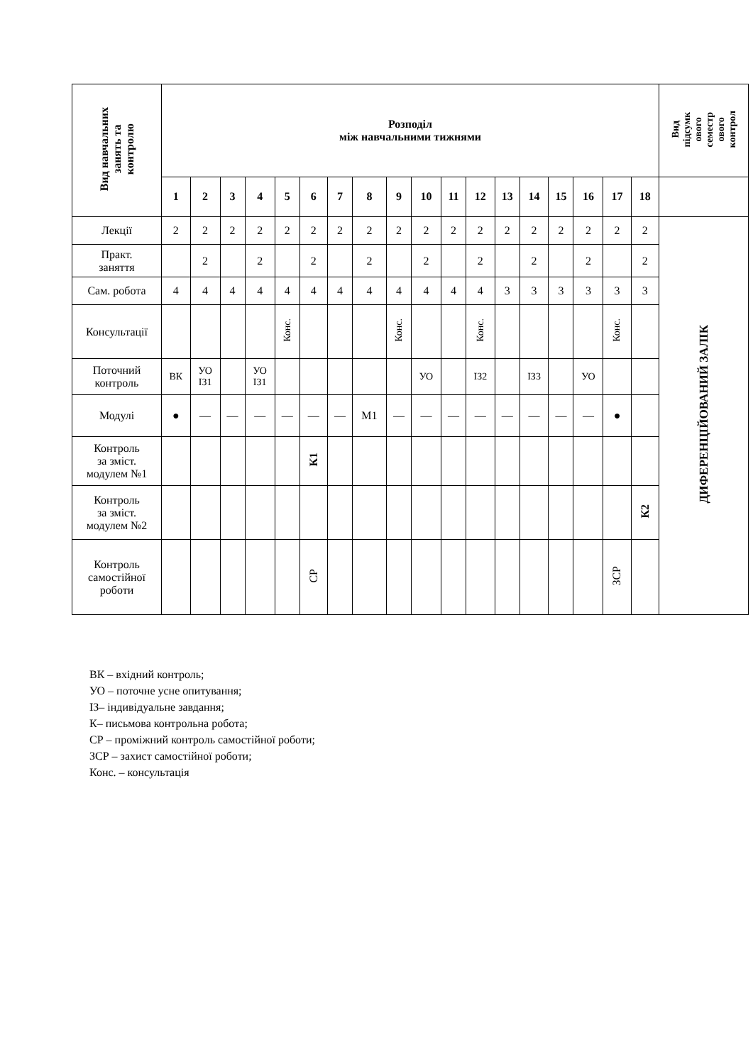| Вид навчальних занять та контролю | Розподіл між навчальними тижнями | | | | | | | | | | | | | | | | | | Вид підсумк ового семестр ового контрол |
| --- | --- | --- | --- | --- | --- | --- | --- | --- | --- | --- | --- | --- | --- | --- | --- | --- | --- | --- | --- |
| | 1 | 2 | 3 | 4 | 5 | 6 | 7 | 8 | 9 | 10 | 11 | 12 | 13 | 14 | 15 | 16 | 17 | 18 | |
| Лекції | 2 | 2 | 2 | 2 | 2 | 2 | 2 | 2 | 2 | 2 | 2 | 2 | 2 | 2 | 2 | 2 | 2 | 2 | ДИФЕРЕНЦІЙОВАНИЙ ЗАЛІК |
| Практ. заняття | | 2 | | 2 | | 2 | | 2 | | 2 | | 2 | | 2 | | 2 | | 2 | |
| Сам. робота | 4 | 4 | 4 | 4 | 4 | 4 | 4 | 4 | 4 | 4 | 4 | 4 | 3 | 3 | 3 | 3 | 3 | 3 | |
| Консультації | | | | | Конс. | | | | Конс. | | | Конс. | | | | | Конс. | | |
| Поточний контроль | ВК | УО ІЗ1 | | УО ІЗ1 | | | | | | УО | | ІЗ2 | | ІЗ3 | | УО | | | |
| Модулі | ● | — | — | — | — | — | — | М1 | — | — | — | — | — | — | — | — | ● | | |
| Контроль за зміст. модулем №1 | | | | | | К1 | | | | | | | | | | | | | |
| Контроль за зміст. модулем №2 | | | | | | | | | | | | | | | | | | К2 | |
| Контроль самостійної роботи | | | | | | СР | | | | | | | | | | | ЗСР | | |
ВК – вхідний контроль;
УО – поточне усне опитування;
ІЗ– індивідуальне завдання;
К– письмова контрольна робота;
СР – проміжний контроль самостійної роботи;
ЗСР – захист самостійної роботи;
Конс. – консультація